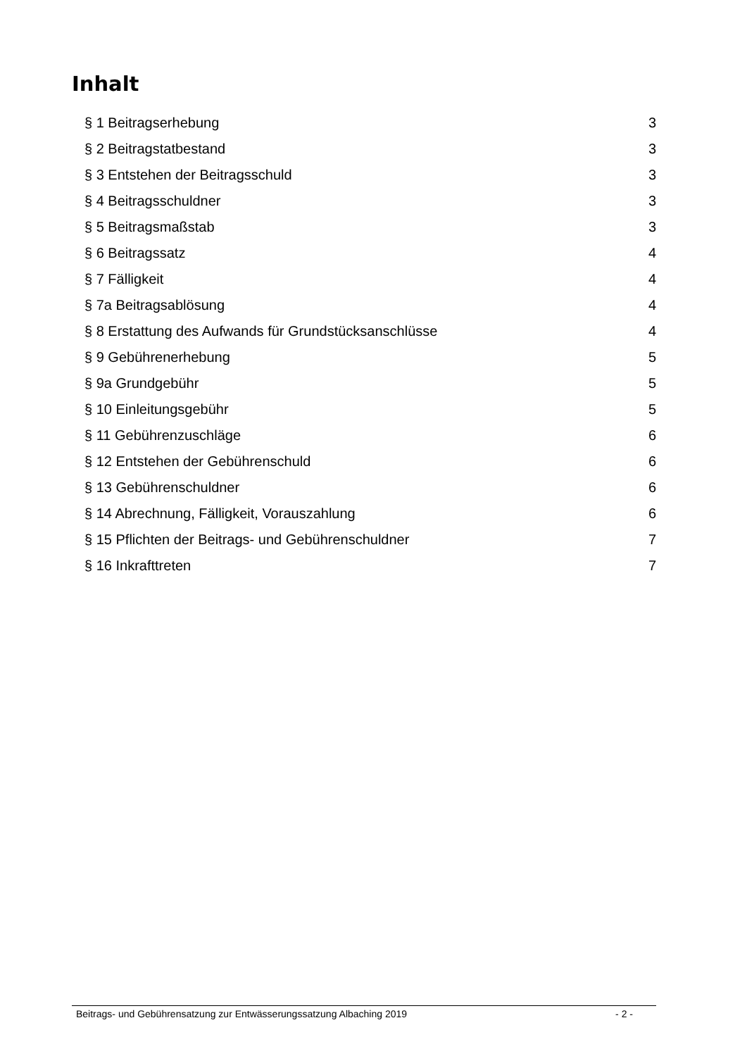Inhalt
§ 1 Beitragserhebung 3
§ 2 Beitragstatbestand 3
§ 3 Entstehen der Beitragsschuld 3
§ 4 Beitragsschuldner 3
§ 5 Beitragsmaßstab 3
§ 6 Beitragssatz 4
§ 7 Fälligkeit 4
§ 7a Beitragsablösung 4
§ 8 Erstattung des Aufwands für Grundstücksanschlüsse 4
§ 9 Gebührenerhebung 5
§ 9a Grundgebühr 5
§ 10 Einleitungsgebühr 5
§ 11 Gebührenzuschläge 6
§ 12 Entstehen der Gebührenschuld 6
§ 13 Gebührenschuldner 6
§ 14 Abrechnung, Fälligkeit, Vorauszahlung 6
§ 15 Pflichten der Beitrags- und Gebührenschuldner 7
§ 16 Inkrafttreten 7
Beitrags- und Gebührensatzung zur Entwässerungssatzung Albaching 2019 - 2 -